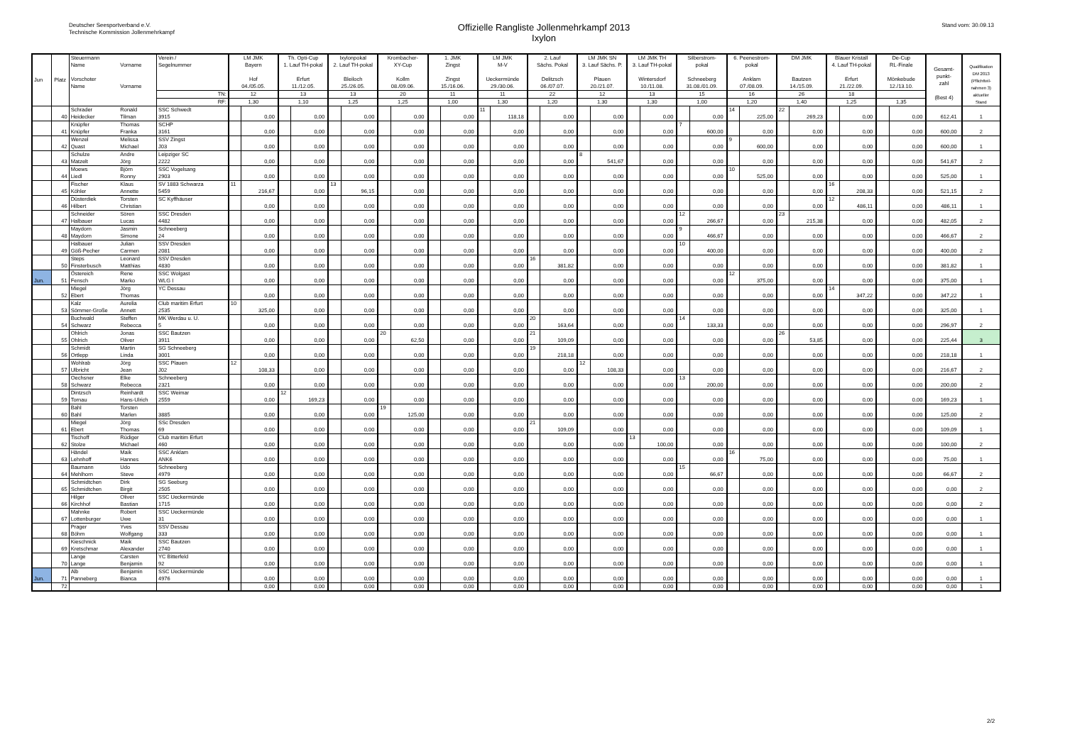Deutscher Seesportverband e.V.
Technische Kommission Jollenmehrkampf
Offizielle Rangliste Jollenmehrkampf 2013
Ixylon
Stand vom: 30.09.13
| Jun | Platz | Steuermann Name Vorschoter Name | Vorname Vorname | Verein / Segelnummer | LM JMK Bayern Hof 04./05.05. | | Th. Opti-Cup 1. Lauf TH-pokal Erfurt 11./12.05. | | Ixylonpokal 2. Lauf TH-pokal Bleiloch 25./26.05. | | Krombacher- XY-Cup Kollm 08./09.06. | | 1. JMK Zingst Zingst 15./16.06. | | LM JMK M-V Ueckermünde 29./30.06. | | 2. Lauf Sächs. Pokal Delitzsch 06./07.07. | | LM JMK SN 3. Lauf Sächs. P. Plauen 20./21.07. | | LM JMK TH 3. Lauf TH-pokal Wintersdorf 10./11.08. | | Silberstrom- pokal Schneeberg 31.08./01.09. | | 6. Peenestrom- pokal Anklam 07./08.09. | | DM JMK Bautzen 14./15.09. | | Blauer Kristall 4. Lauf TH-pokal Erfurt 21./22.09. | | De-Cup RL-Finale Mönkebude 12./13.10. | | Gesamt- punkt- zahl (Best 4) | Qualifikation DM 2013 (Pflichtteil- nahmen 3) aktueller Stand |
| --- | --- | --- | --- | --- | --- | --- | --- | --- | --- | --- | --- | --- | --- | --- | --- | --- | --- | --- | --- | --- | --- | --- | --- | --- | --- | --- | --- | --- | --- | --- | --- | --- | --- | --- |
| | | | | TN: | 12 | | 13 | | 13 | | 20 | | 11 | | 11 | | 22 | | 12 | | 13 | | 15 | | 16 | | 26 | | 18 | | | | | |
| | | | | RF: | 1,30 | | 1,10 | | 1,25 | | 1,25 | | 1,00 | | 1,30 | | 1,20 | | 1,30 | | 1,30 | | 1,00 | | 1,20 | | 1,40 | | 1,25 | | 1,35 | | | |
| | 40 | Schrader | Ronald | SSC Schwedt | | 0,00 | | 0,00 | | 0,00 | | 0,00 | | 0,00 | 11 | 118,18 | | 0,00 | | 0,00 | | 0,00 | | 0,00 | 14 | 225,00 | 22 | 269,23 | | 0,00 | | 0,00 | 612,41 | 1 |
| | | Heidecker | Tilman | 3915 | | | | | | | | | | | | | | | | | | | | | | | | | | | | | | |
| | 41 | Knüpfer | Thomas | SCHP | | 0,00 | | 0,00 | | 0,00 | | 0,00 | | 0,00 | | 0,00 | | 0,00 | | 0,00 | | 0,00 | 7 | 600,00 | | 0,00 | | 0,00 | | 0,00 | | 0,00 | 600,00 | 2 |
| | | Knüpfer | Franka | 3161 | | | | | | | | | | | | | | | | | | | | | | | | | | | | | | |
| | 42 | Wenzel | Melissa | SSV Zingst | | 0,00 | | 0,00 | | 0,00 | | 0,00 | | 0,00 | | 0,00 | | 0,00 | | 0,00 | | 0,00 | | 0,00 | 9 | 600,00 | | 0,00 | | 0,00 | | 0,00 | 600,00 | 1 |
| | | Quast | Michael | J03 | | | | | | | | | | | | | | | | | | | | | | | | | | | | | | |
| | 43 | Schulze | Andre | Leipziger SC | | 0,00 | | 0,00 | | 0,00 | | 0,00 | | 0,00 | | 0,00 | | 0,00 | 8 | 541,67 | | 0,00 | | 0,00 | | 0,00 | | 0,00 | | 0,00 | | 0,00 | 541,67 | 2 |
| | | Matzelt | Jörg | 2222 | | | | | | | | | | | | | | | | | | | | | | | | | | | | | | |
| | 44 | Moews | Björn | SSC Vogelsang | | 0,00 | | 0,00 | | 0,00 | | 0,00 | | 0,00 | | 0,00 | | 0,00 | | 0,00 | | 0,00 | | 0,00 | 10 | 525,00 | | 0,00 | | 0,00 | | 0,00 | 525,00 | 1 |
| | | Liedl | Ronny | 2903 | | | | | | | | | | | | | | | | | | | | | | | | | | | | | | |
| | 45 | Fischer | Klaus | SV 1883 Schwarza | 11 | 216,67 | | 0,00 | 13 | 96,15 | | 0,00 | | 0,00 | | 0,00 | | 0,00 | | 0,00 | | 0,00 | | 0,00 | | 0,00 | | 0,00 | 16 | 208,33 | | 0,00 | 521,15 | 2 |
| | | Köhler | Annette | 5459 | | | | | | | | | | | | | | | | | | | | | | | | | | | | | | |
| | 46 | Düsterdiek | Torsten | SC Kyffhäuser | | 0,00 | | 0,00 | | 0,00 | | 0,00 | | 0,00 | | 0,00 | | 0,00 | | 0,00 | | 0,00 | | 0,00 | | 0,00 | | 0,00 | 12 | 486,11 | | 0,00 | 486,11 | 1 |
| | | Hilbert | Christian | | | | | | | | | | | | | | | | | | | | | | | | | | | | | | | |
| | 47 | Schneider | Sören | SSC Dresden | | 0,00 | | 0,00 | | 0,00 | | 0,00 | | 0,00 | | 0,00 | | 0,00 | | 0,00 | | 0,00 | 12 | 266,67 | | 0,00 | 23 | 215,38 | | 0,00 | | 0,00 | 482,05 | 2 |
| | | Halbauer | Lucas | 4482 | | | | | | | | | | | | | | | | | | | | | | | | | | | | | | |
| | 48 | Maydorn | Jasmin | Schneeberg | | 0,00 | | 0,00 | | 0,00 | | 0,00 | | 0,00 | | 0,00 | | 0,00 | | 0,00 | | 0,00 | 9 | 466,67 | | 0,00 | | 0,00 | | 0,00 | | 0,00 | 466,67 | 2 |
| | | Maydorn | Simone | 24 | | | | | | | | | | | | | | | | | | | | | | | | | | | | | | |
| | 49 | Halbauer | Julian | SSV Dresden | | 0,00 | | 0,00 | | 0,00 | | 0,00 | | 0,00 | | 0,00 | | 0,00 | | 0,00 | | 0,00 | 10 | 400,00 | | 0,00 | | 0,00 | | 0,00 | | 0,00 | 400,00 | 2 |
| | | Göß-Pecher | Carmen | 2081 | | | | | | | | | | | | | | | | | | | | | | | | | | | | | | |
| | 50 | Steps | Leonard | SSV Dresden | | 0,00 | | 0,00 | | 0,00 | | 0,00 | | 0,00 | | 0,00 | 16 | 381,82 | | 0,00 | | 0,00 | | 0,00 | | 0,00 | | 0,00 | | 0,00 | | 0,00 | 381,82 | 1 |
| | | Finsterbusch | Matthias | 4830 | | | | | | | | | | | | | | | | | | | | | | | | | | | | | | |
| Jun. | 51 | Östereich | Rene | SSC Wolgast | | 0,00 | | 0,00 | | 0,00 | | 0,00 | | 0,00 | | 0,00 | | 0,00 | | 0,00 | | 0,00 | | 0,00 | 12 | 375,00 | | 0,00 | | 0,00 | | 0,00 | 375,00 | 1 |
| | | Fensch | Marko | WLG I | | | | | | | | | | | | | | | | | | | | | | | | | | | | | | |
| | 52 | Miegel | Jörg | YC Dessau | | 0,00 | | 0,00 | | 0,00 | | 0,00 | | 0,00 | | 0,00 | | 0,00 | | 0,00 | | 0,00 | | 0,00 | | 0,00 | | 0,00 | 14 | 347,22 | | 0,00 | 347,22 | 1 |
| | | Ebert | Thomas | | | | | | | | | | | | | | | | | | | | | | | | | | | | | | | |
| | 53 | Kalz | Aurelia | Club maritim Erfurt | 10 | 325,00 | | 0,00 | | 0,00 | | 0,00 | | 0,00 | | 0,00 | | 0,00 | | 0,00 | | 0,00 | | 0,00 | | 0,00 | | 0,00 | | 0,00 | | 0,00 | 325,00 | 1 |
| | | Sömmer-Große | Annett | 2535 | | | | | | | | | | | | | | | | | | | | | | | | | | | | | | |
| | 54 | Buchwald | Steffen | MK Werdau u. U. | | 0,00 | | 0,00 | | 0,00 | | 0,00 | | 0,00 | | 0,00 | 20 | 163,64 | | 0,00 | | 0,00 | 14 | 133,33 | | 0,00 | | 0,00 | | 0,00 | | 0,00 | 296,97 | 2 |
| | | Schwarz | Rebecca | 5 | | | | | | | | | | | | | | | | | | | | | | | | | | | | | | |
| | 55 | Ohlrich | Jonas | SSC Bautzen | | 0,00 | | 0,00 | | 0,00 | 20 | 62,50 | | 0,00 | | 0,00 | 21 | 109,09 | | 0,00 | | 0,00 | | 0,00 | | 0,00 | 26 | 53,85 | | 0,00 | | 0,00 | 225,44 | 3 |
| | | Ohlrich | Oliver | 3911 | | | | | | | | | | | | | | | | | | | | | | | | | | | | | | |
| | 56 | Schmidt | Martin | SG Schneeberg | | 0,00 | | 0,00 | | 0,00 | | 0,00 | | 0,00 | | 0,00 | 19 | 218,18 | | 0,00 | | 0,00 | | 0,00 | | 0,00 | | 0,00 | | 0,00 | | 0,00 | 218,18 | 1 |
| | | Ortlepp | Linda | 3001 | | | | | | | | | | | | | | | | | | | | | | | | | | | | | | |
| | 57 | Wohlrab | Jörg | SSC Plauen | 12 | 108,33 | | 0,00 | | 0,00 | | 0,00 | | 0,00 | | 0,00 | | 0,00 | 12 | 108,33 | | 0,00 | | 0,00 | | 0,00 | | 0,00 | | 0,00 | | 0,00 | 216,67 | 2 |
| | | Ulbricht | Jean | J02 | | | | | | | | | | | | | | | | | | | | | | | | | | | | | | |
| | 58 | Oechsner | Elke | Schneeberg | | 0,00 | | 0,00 | | 0,00 | | 0,00 | | 0,00 | | 0,00 | | 0,00 | | 0,00 | | 0,00 | 13 | 200,00 | | 0,00 | | 0,00 | | 0,00 | | 0,00 | 200,00 | 2 |
| | | Schwarz | Rebecca | 2321 | | | | | | | | | | | | | | | | | | | | | | | | | | | | | | |
| | 59 | Dintzsch | Reinhardt | SSC Weimar | | 0,00 | 12 | 169,23 | | 0,00 | | 0,00 | | 0,00 | | 0,00 | | 0,00 | | 0,00 | | 0,00 | | 0,00 | | 0,00 | | 0,00 | | 0,00 | | 0,00 | 169,23 | 1 |
| | | Tornau | Hans-Ulrich | 2559 | | | | | | | | | | | | | | | | | | | | | | | | | | | | | | |
| | 60 | Bahl | Torsten | | | 0,00 | | 0,00 | | 0,00 | 19 | 125,00 | | 0,00 | | 0,00 | | 0,00 | | 0,00 | | 0,00 | | 0,00 | | 0,00 | | 0,00 | | 0,00 | | 0,00 | 125,00 | 2 |
| | | Bahl | Marlen | 3885 | | | | | | | | | | | | | | | | | | | | | | | | | | | | | | |
| | 61 | Miegel | Jörg | SSc Dresden | | 0,00 | | 0,00 | | 0,00 | | 0,00 | | 0,00 | | 0,00 | 21 | 109,09 | | 0,00 | | 0,00 | | 0,00 | | 0,00 | | 0,00 | | 0,00 | | 0,00 | 109,09 | 1 |
| | | Ebert | Thomas | 69 | | | | | | | | | | | | | | | | | | | | | | | | | | | | | | |
| | 62 | Tischoff | Rüdiger | Club maritim Erfurt | | 0,00 | | 0,00 | | 0,00 | | 0,00 | | 0,00 | | 0,00 | | 0,00 | | 0,00 | 13 | 100,00 | | 0,00 | | 0,00 | | 0,00 | | 0,00 | | 0,00 | 100,00 | 2 |
| | | Stolze | Michael | 460 | | | | | | | | | | | | | | | | | | | | | | | | | | | | | | |
| | 63 | Händel | Maik | SSC Anklam | | 0,00 | | 0,00 | | 0,00 | | 0,00 | | 0,00 | | 0,00 | | 0,00 | | 0,00 | | 0,00 | | 0,00 | 16 | 75,00 | | 0,00 | | 0,00 | | 0,00 | 75,00 | 1 |
| | | Lehnhoff | Hannes | ANK6 | | | | | | | | | | | | | | | | | | | | | | | | | | | | | | |
| | 64 | Baumann | Udo | Schneeberg | | 0,00 | | 0,00 | | 0,00 | | 0,00 | | 0,00 | | 0,00 | | 0,00 | | 0,00 | | 0,00 | 15 | 66,67 | | 0,00 | | 0,00 | | 0,00 | | 0,00 | 66,67 | 2 |
| | | Mehlhorn | Steve | 4979 | | | | | | | | | | | | | | | | | | | | | | | | | | | | | | |
| | 65 | Schmidtchen | Dirk | SG Seeburg | | 0,00 | | 0,00 | | 0,00 | | 0,00 | | 0,00 | | 0,00 | | 0,00 | | 0,00 | | 0,00 | | 0,00 | | 0,00 | | 0,00 | | 0,00 | | 0,00 | 0,00 | 2 |
| | | Schmidtchen | Birgit | 2505 | | | | | | | | | | | | | | | | | | | | | | | | | | | | | | |
| | 66 | Hilger | Oliver | SSC Ueckermünde | | 0,00 | | 0,00 | | 0,00 | | 0,00 | | 0,00 | | 0,00 | | 0,00 | | 0,00 | | 0,00 | | 0,00 | | 0,00 | | 0,00 | | 0,00 | | 0,00 | 0,00 | 2 |
| | | Kirchhof | Bastian | 1715 | | | | | | | | | | | | | | | | | | | | | | | | | | | | | | |
| | 67 | Mahnke | Robert | SSC Ueckermünde | | 0,00 | | 0,00 | | 0,00 | | 0,00 | | 0,00 | | 0,00 | | 0,00 | | 0,00 | | 0,00 | | 0,00 | | 0,00 | | 0,00 | | 0,00 | | 0,00 | 0,00 | 1 |
| | | Lottenburger | Uwe | 31 | | | | | | | | | | | | | | | | | | | | | | | | | | | | | | |
| | 68 | Prager | Yves | SSV Dessau | | 0,00 | | 0,00 | | 0,00 | | 0,00 | | 0,00 | | 0,00 | | 0,00 | | 0,00 | | 0,00 | | 0,00 | | 0,00 | | 0,00 | | 0,00 | | 0,00 | 0,00 | 1 |
| | | Böhm | Wolfgang | 333 | | | | | | | | | | | | | | | | | | | | | | | | | | | | | | |
| | 69 | Kieschnick | Maik | SSC Bautzen | | 0,00 | | 0,00 | | 0,00 | | 0,00 | | 0,00 | | 0,00 | | 0,00 | | 0,00 | | 0,00 | | 0,00 | | 0,00 | | 0,00 | | 0,00 | | 0,00 | 0,00 | 1 |
| | | Kretschmar | Alexander | 2740 | | | | | | | | | | | | | | | | | | | | | | | | | | | | | | |
| | 70 | Lange | Carsten | YC Bitterfeld | | 0,00 | | 0,00 | | 0,00 | | 0,00 | | 0,00 | | 0,00 | | 0,00 | | 0,00 | | 0,00 | | 0,00 | | 0,00 | | 0,00 | | 0,00 | | 0,00 | 0,00 | 1 |
| | | Lange | Benjamin | 92 | | | | | | | | | | | | | | | | | | | | | | | | | | | | | | |
| Jun. | 71 | Alb | Benjamin | SSC Ueckermünde | | 0,00 | | 0,00 | | 0,00 | | 0,00 | | 0,00 | | 0,00 | | 0,00 | | 0,00 | | 0,00 | | 0,00 | | 0,00 | | 0,00 | | 0,00 | | 0,00 | 0,00 | 1 |
| | | Panneberg | Bianca | 4976 | | | | | | | | | | | | | | | | | | | | | | | | | | | | | | |
| | 72 | | | | | 0,00 | | 0,00 | | 0,00 | | 0,00 | | 0,00 | | 0,00 | | 0,00 | | 0,00 | | 0,00 | | 0,00 | | 0,00 | | 0,00 | | 0,00 | | 0,00 | 0,00 | 1 |
2/2